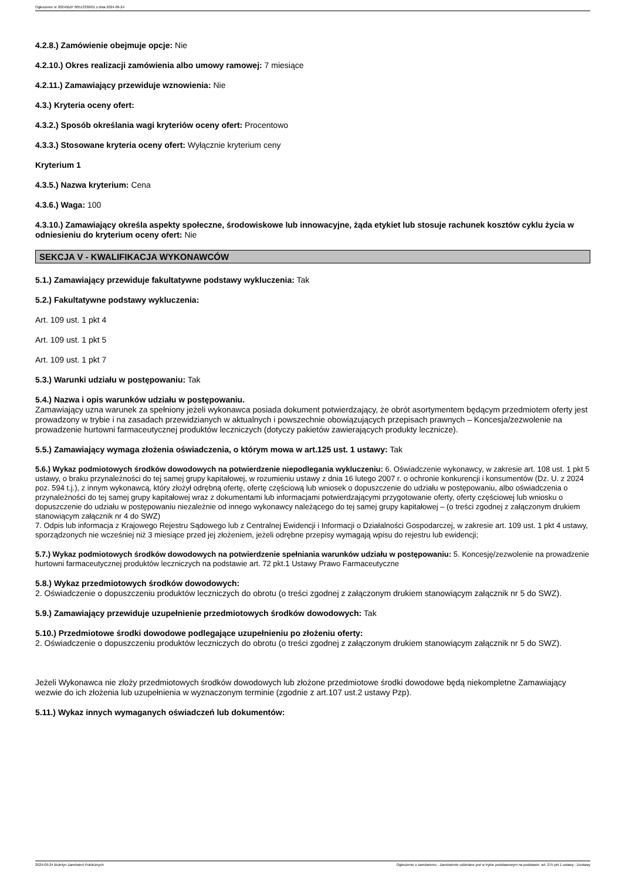Ogłoszenie nr 2024/BZP 00513336/01 z dnia 2024-09-24
4.2.8.) Zamówienie obejmuje opcje: Nie
4.2.10.) Okres realizacji zamówienia albo umowy ramowej: 7 miesiące
4.2.11.) Zamawiający przewiduje wznowienia: Nie
4.3.) Kryteria oceny ofert:
4.3.2.) Sposób określania wagi kryteriów oceny ofert: Procentowo
4.3.3.) Stosowane kryteria oceny ofert: Wyłącznie kryterium ceny
Kryterium 1
4.3.5.) Nazwa kryterium: Cena
4.3.6.) Waga: 100
4.3.10.) Zamawiający określa aspekty społeczne, środowiskowe lub innowacyjne, żąda etykiet lub stosuje rachunek kosztów cyklu życia w odniesieniu do kryterium oceny ofert: Nie
SEKCJA V - KWALIFIKACJA WYKONAWCÓW
5.1.) Zamawiający przewiduje fakultatywne podstawy wykluczenia: Tak
5.2.) Fakultatywne podstawy wykluczenia:
Art. 109 ust. 1 pkt 4
Art. 109 ust. 1 pkt 5
Art. 109 ust. 1 pkt 7
5.3.) Warunki udziału w postępowaniu: Tak
5.4.) Nazwa i opis warunków udziału w postępowaniu.
Zamawiający uzna warunek za spełniony jeżeli wykonawca posiada dokument potwierdzający, że obrót asortymentem będącym przedmiotem oferty jest prowadzony w trybie i na zasadach przewidzianych w aktualnych i powszechnie obowiązujących przepisach prawnych – Koncesja/zezwolenie na prowadzenie hurtowni farmaceutycznej produktów leczniczych (dotyczy pakietów zawierających produkty lecznicze).
5.5.) Zamawiający wymaga złożenia oświadczenia, o którym mowa w art.125 ust. 1 ustawy: Tak
5.6.) Wykaz podmiotowych środków dowodowych na potwierdzenie niepodlegania wykluczeniu: 6. Oświadczenie wykonawcy, w zakresie art. 108 ust. 1 pkt 5 ustawy, o braku przynależności do tej samej grupy kapitałowej, w rozumieniu ustawy z dnia 16 lutego 2007 r. o ochronie konkurencji i konsumentów (Dz. U. z 2024 poz. 594 t.j.), z innym wykonawcą, który złożył odrębną ofertę, ofertę częściową lub wniosek o dopuszczenie do udziału w postępowaniu, albo oświadczenia o przynależności do tej samej grupy kapitałowej wraz z dokumentami lub informacjami potwierdzającymi przygotowanie oferty, oferty częściowej lub wniosku o dopuszczenie do udziału w postępowaniu niezależnie od innego wykonawcy należącego do tej samej grupy kapitałowej – (o treści zgodnej z załączonym drukiem stanowiącym załącznik nr 4 do SWZ)
7. Odpis lub informacja z Krajowego Rejestru Sądowego lub z Centralnej Ewidencji i Informacji o Działalności Gospodarczej, w zakresie art. 109 ust. 1 pkt 4 ustawy, sporządzonych nie wcześniej niż 3 miesiące przed jej złożeniem, jeżeli odrębne przepisy wymagają wpisu do rejestru lub ewidencji;
5.7.) Wykaz podmiotowych środków dowodowych na potwierdzenie spełniania warunków udziału w postępowaniu: 5. Koncesję/zezwolenie na prowadzenie hurtowni farmaceutycznej produktów leczniczych na podstawie art. 72 pkt.1 Ustawy Prawo Farmaceutyczne
5.8.) Wykaz przedmiotowych środków dowodowych:
2. Oświadczenie o dopuszczeniu produktów leczniczych do obrotu (o treści zgodnej z załączonym drukiem stanowiącym załącznik nr 5 do SWZ).
5.9.) Zamawiający przewiduje uzupełnienie przedmiotowych środków dowodowych: Tak
5.10.) Przedmiotowe środki dowodowe podlegające uzupełnieniu po złożeniu oferty:
2. Oświadczenie o dopuszczeniu produktów leczniczych do obrotu (o treści zgodnej z załączonym drukiem stanowiącym załącznik nr 5 do SWZ).
Jeżeli Wykonawca nie złoży przedmiotowych środków dowodowych lub złożone przedmiotowe środki dowodowe będą niekompletne Zamawiający wezwie do ich złożenia lub uzupełnienia w wyznaczonym terminie (zgodnie z art.107 ust.2 ustawy Pzp).
5.11.) Wykaz innych wymaganych oświadczeń lub dokumentów:
2024-09-24 Biuletyn Zamówień Publicznych Ogłoszenie o zamówieniu - Zamówienie udzielane jest w trybie podstawowym na podstawie: art. 275 pkt 1 ustawy - Dostawy